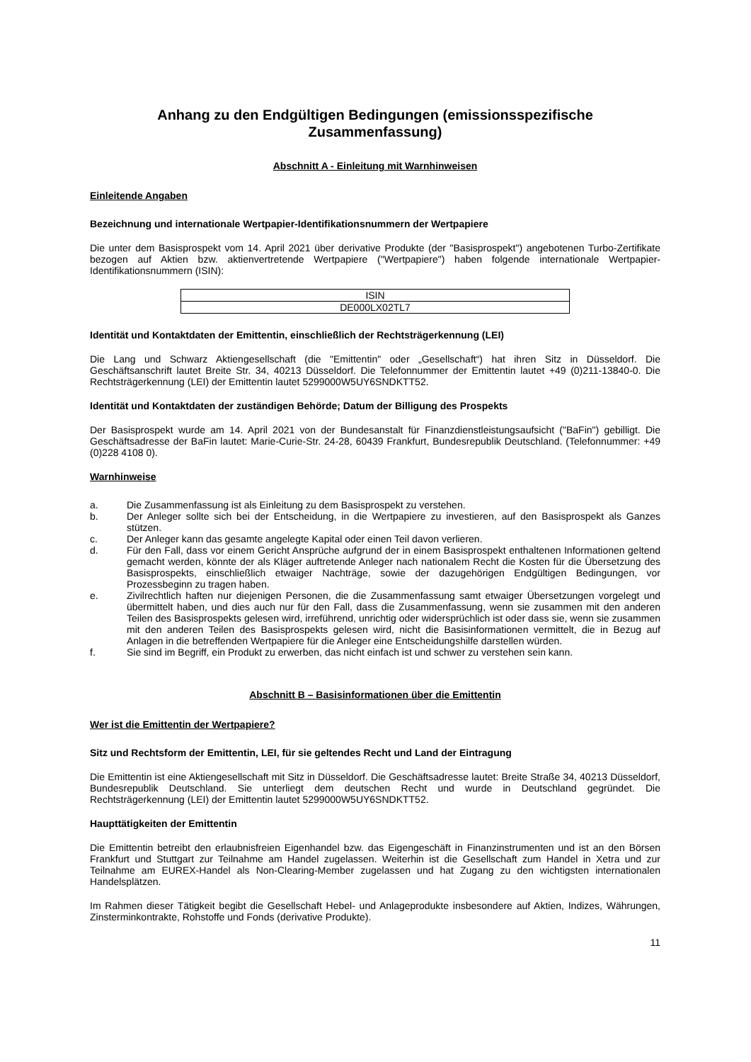Anhang zu den Endgültigen Bedingungen (emissionsspezifische Zusammenfassung)
Abschnitt A - Einleitung mit Warnhinweisen
Einleitende Angaben
Bezeichnung und internationale Wertpapier-Identifikationsnummern der Wertpapiere
Die unter dem Basisprospekt vom 14. April 2021 über derivative Produkte (der "Basisprospekt") angebotenen Turbo-Zertifikate bezogen auf Aktien bzw. aktienvertretende Wertpapiere ("Wertpapiere") haben folgende internationale Wertpapier-Identifikationsnummern (ISIN):
| ISIN |
| DE000LX02TL7 |
Identität und Kontaktdaten der Emittentin, einschließlich der Rechtsträgerkennung (LEI)
Die Lang und Schwarz Aktiengesellschaft (die "Emittentin" oder „Gesellschaft“) hat ihren Sitz in Düsseldorf. Die Geschäftsanschrift lautet Breite Str. 34, 40213 Düsseldorf. Die Telefonnummer der Emittentin lautet +49 (0)211-13840-0. Die Rechtsträgerkennung (LEI) der Emittentin lautet 5299000W5UY6SNDKTT52.
Identität und Kontaktdaten der zuständigen Behörde; Datum der Billigung des Prospekts
Der Basisprospekt wurde am 14. April 2021 von der Bundesanstalt für Finanzdienstleistungsaufsicht ("BaFin") gebilligt. Die Geschäftsadresse der BaFin lautet: Marie-Curie-Str. 24-28, 60439 Frankfurt, Bundesrepublik Deutschland. (Telefonnummer: +49 (0)228 4108 0).
Warnhinweise
a. Die Zusammenfassung ist als Einleitung zu dem Basisprospekt zu verstehen.
b. Der Anleger sollte sich bei der Entscheidung, in die Wertpapiere zu investieren, auf den Basisprospekt als Ganzes stützen.
c. Der Anleger kann das gesamte angelegte Kapital oder einen Teil davon verlieren.
d. Für den Fall, dass vor einem Gericht Ansprüche aufgrund der in einem Basisprospekt enthaltenen Informationen geltend gemacht werden, könnte der als Kläger auftretende Anleger nach nationalem Recht die Kosten für die Übersetzung des Basisprospekts, einschließlich etwaiger Nachträge, sowie der dazugehörigen Endgültigen Bedingungen, vor Prozessbeginn zu tragen haben.
e. Zivilrechtlich haften nur diejenigen Personen, die die Zusammenfassung samt etwaiger Übersetzungen vorgelegt und übermittelt haben, und dies auch nur für den Fall, dass die Zusammenfassung, wenn sie zusammen mit den anderen Teilen des Basisprospekts gelesen wird, irreführend, unrichtig oder widersprüchlich ist oder dass sie, wenn sie zusammen mit den anderen Teilen des Basisprospekts gelesen wird, nicht die Basisinformationen vermittelt, die in Bezug auf Anlagen in die betreffenden Wertpapiere für die Anleger eine Entscheidungshilfe darstellen würden.
f. Sie sind im Begriff, ein Produkt zu erwerben, das nicht einfach ist und schwer zu verstehen sein kann.
Abschnitt B – Basisinformationen über die Emittentin
Wer ist die Emittentin der Wertpapiere?
Sitz und Rechtsform der Emittentin, LEI, für sie geltendes Recht und Land der Eintragung
Die Emittentin ist eine Aktiengesellschaft mit Sitz in Düsseldorf. Die Geschäftsadresse lautet: Breite Straße 34, 40213 Düsseldorf, Bundesrepublik Deutschland. Sie unterliegt dem deutschen Recht und wurde in Deutschland gegründet. Die Rechtsträgerkennung (LEI) der Emittentin lautet 5299000W5UY6SNDKTT52.
Haupttätigkeiten der Emittentin
Die Emittentin betreibt den erlaubnisfreien Eigenhandel bzw. das Eigengeschäft in Finanzinstrumenten und ist an den Börsen Frankfurt und Stuttgart zur Teilnahme am Handel zugelassen. Weiterhin ist die Gesellschaft zum Handel in Xetra und zur Teilnahme am EUREX-Handel als Non-Clearing-Member zugelassen und hat Zugang zu den wichtigsten internationalen Handelsplätzen.
Im Rahmen dieser Tätigkeit begibt die Gesellschaft Hebel- und Anlageprodukte insbesondere auf Aktien, Indizes, Währungen, Zinsterminkontrakte, Rohstoffe und Fonds (derivative Produkte).
11